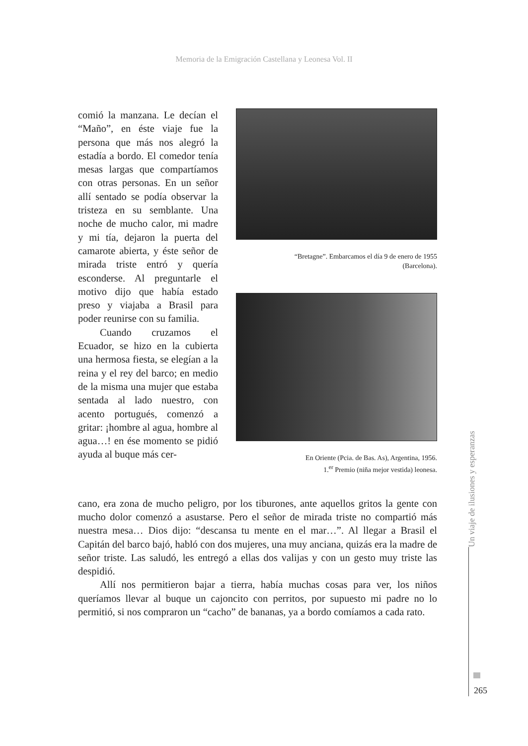Memoria de la Emigración Castellana y Leonesa Vol. II
“Bretagne”. Embarcamos el día 9 de enero de 1955
(Barcelona).
En Oriente (Pcia. de Bas. As), Argentina, 1956.
1.<sup>er</sup> Premio (niña mejor vestida) leonesa.
comió la manzana. Le decían el “Maño”, en éste viaje fue la persona que más nos alegró la estadía a bordo. El comedor tenía mesas largas que compartíamos con otras personas. En un señor allí sentado se podía observar la tristeza en su semblante. Una noche de mucho calor, mi madre y mi tía, dejaron la puerta del camarote abierta, y éste señor de mirada triste entró y quería esconderse. Al preguntarle el motivo dijo que había estado preso y viajaba a Brasil para poder reunirse con su familia.
Cuando cruzamos el Ecuador, se hizo en la cubierta una hermosa fiesta, se elegían a la reina y el rey del barco; en medio de la misma una mujer que estaba sentada al lado nuestro, con acento portugués, comenzó a gritar: ¡hombre al agua, hombre al agua…! en ése momento se pidió ayuda al buque más cer-
cano, era zona de mucho peligro, por los tiburones, ante aquellos gritos la gente con mucho dolor comenzó a asustarse. Pero el señor de mirada triste no compartió más nuestra mesa… Dios dijo: “descansa tu mente en el mar…”. Al llegar a Brasil el Capitán del barco bajó, habló con dos mujeres, una muy anciana, quizás era la madre de señor triste. Las saludó, les entregó a ellas dos valijas y con un gesto muy triste las despidió.
Allí nos permitieron bajar a tierra, había muchas cosas para ver, los niños queríamos llevar al buque un cajoncito con perritos, por supuesto mi padre no lo permitió, si nos compraron un “cacho” de bananas, ya a bordo comíamos a cada rato.
Un viaje de ilusiones y esperanzas
265